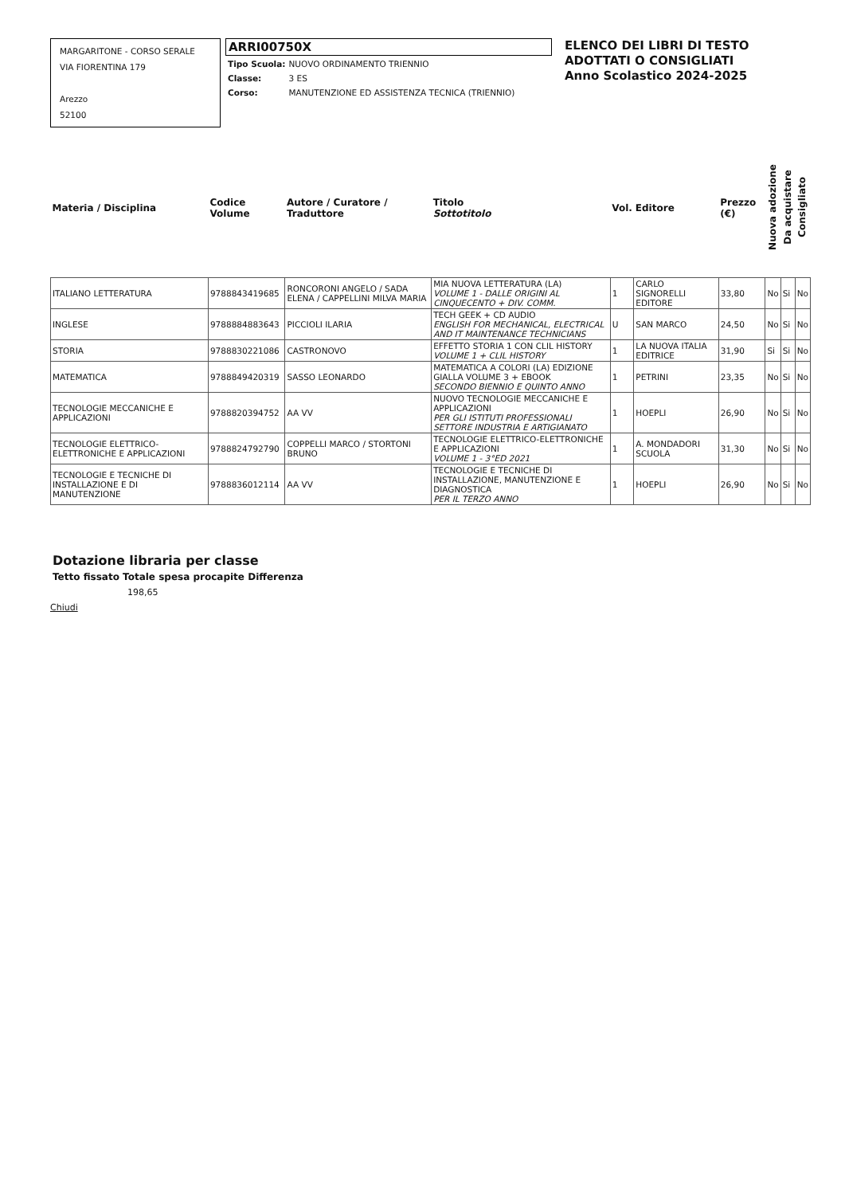MARGARITONE - CORSO SERALE
VIA FIORENTINA 179
Arezzo
52100
ARRI00750X
| Tipo Scuola: | NUOVO ORDINAMENTO TRIENNIO |
| Classe: | 3 ES |
| Corso: | MANUTENZIONE ED ASSISTENZA TECNICA (TRIENNIO) |
ELENCO DEI LIBRI DI TESTO
ADOTTATI O CONSIGLIATI
Anno Scolastico 2024-2025
| Materia / Disciplina | Codice Volume | Autore / Curatore / Traduttore | Titolo Sottotitolo | Vol. | Editore | Prezzo (€) | Nuova adozione | Da acquistare | Consigliato |
| --- | --- | --- | --- | --- | --- | --- | --- | --- | --- |
| ITALIANO LETTERATURA | 9788843419685 | RONCORONI ANGELO / SADA ELENA / CAPPELLINI MILVA MARIA | MIA NUOVA LETTERATURA (LA) VOLUME 1 - DALLE ORIGINI AL CINQUECENTO + DIV. COMM. | 1 | CARLO SIGNORELLI EDITORE | 33,80 | No | Si | No |
| INGLESE | 9788884883643 | PICCIOLI ILARIA | TECH GEEK + CD AUDIO ENGLISH FOR MECHANICAL, ELECTRICAL AND IT MAINTENANCE TECHNICIANS | U | SAN MARCO | 24,50 | No | Si | No |
| STORIA | 9788830221086 | CASTRONOVO | EFFETTO STORIA 1 CON CLIL HISTORY VOLUME 1 + CLIL HISTORY | 1 | LA NUOVA ITALIA EDITRICE | 31,90 | Si | Si | No |
| MATEMATICA | 9788849420319 | SASSO LEONARDO | MATEMATICA A COLORI (LA) EDIZIONE GIALLA VOLUME 3 + EBOOK SECONDO BIENNIO E QUINTO ANNO | 1 | PETRINI | 23,35 | No | Si | No |
| TECNOLOGIE MECCANICHE E APPLICAZIONI | 9788820394752 | AA VV | NUOVO TECNOLOGIE MECCANICHE E APPLICAZIONI PER GLI ISTITUTI PROFESSIONALI SETTORE INDUSTRIA E ARTIGIANATO | 1 | HOEPLI | 26,90 | No | Si | No |
| TECNOLOGIE ELETTRICO-ELETTRONICHE E APPLICAZIONI | 9788824792790 | COPPELLI MARCO / STORTONI BRUNO | TECNOLOGIE ELETTRICO-ELETTRONICHE E APPLICAZIONI VOLUME 1 - 3°ED 2021 | 1 | A. MONDADORI SCUOLA | 31,30 | No | Si | No |
| TECNOLOGIE E TECNICHE DI INSTALLAZIONE E DI MANUTENZIONE | 9788836012114 | AA VV | TECNOLOGIE E TECNICHE DI INSTALLAZIONE, MANUTENZIONE E DIAGNOSTICA PER IL TERZO ANNO | 1 | HOEPLI | 26,90 | No | Si | No |
Dotazione libraria per classe
Tetto fissato Totale spesa procapite Differenza
198,65
Chiudi